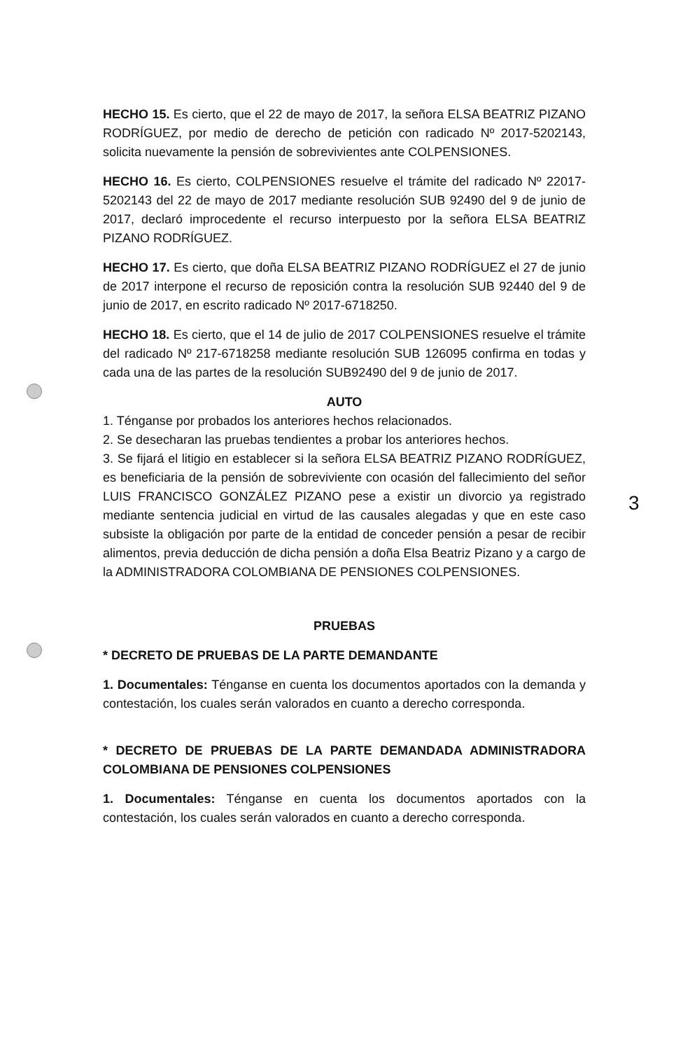HECHO 15. Es cierto, que el 22 de mayo de 2017, la señora ELSA BEATRIZ PIZANO RODRÍGUEZ, por medio de derecho de petición con radicado Nº 2017-5202143, solicita nuevamente la pensión de sobrevivientes ante COLPENSIONES.
HECHO 16. Es cierto, COLPENSIONES resuelve el trámite del radicado Nº 22017-5202143 del 22 de mayo de 2017 mediante resolución SUB 92490 del 9 de junio de 2017, declaró improcedente el recurso interpuesto por la señora ELSA BEATRIZ PIZANO RODRÍGUEZ.
HECHO 17. Es cierto, que doña ELSA BEATRIZ PIZANO RODRÍGUEZ el 27 de junio de 2017 interpone el recurso de reposición contra la resolución SUB 92440 del 9 de junio de 2017, en escrito radicado Nº 2017-6718250.
HECHO 18. Es cierto, que el 14 de julio de 2017 COLPENSIONES resuelve el trámite del radicado Nº 217-6718258 mediante resolución SUB 126095 confirma en todas y cada una de las partes de la resolución SUB92490 del 9 de junio de 2017.
AUTO
1. Ténganse por probados los anteriores hechos relacionados.
2. Se desecharan las pruebas tendientes a probar los anteriores hechos.
3. Se fijará el litigio en establecer si la señora ELSA BEATRIZ PIZANO RODRÍGUEZ, es beneficiaria de la pensión de sobreviviente con ocasión del fallecimiento del señor LUIS FRANCISCO GONZÁLEZ PIZANO pese a existir un divorcio ya registrado mediante sentencia judicial en virtud de las causales alegadas y que en este caso subsiste la obligación por parte de la entidad de conceder pensión a pesar de recibir alimentos, previa deducción de dicha pensión a doña Elsa Beatriz Pizano y a cargo de la ADMINISTRADORA COLOMBIANA DE PENSIONES COLPENSIONES.
PRUEBAS
* DECRETO DE PRUEBAS DE LA PARTE DEMANDANTE
1. Documentales: Ténganse en cuenta los documentos aportados con la demanda y contestación, los cuales serán valorados en cuanto a derecho corresponda.
* DECRETO DE PRUEBAS DE LA PARTE DEMANDADA ADMINISTRADORA COLOMBIANA DE PENSIONES COLPENSIONES
1. Documentales: Ténganse en cuenta los documentos aportados con la contestación, los cuales serán valorados en cuanto a derecho corresponda.
3